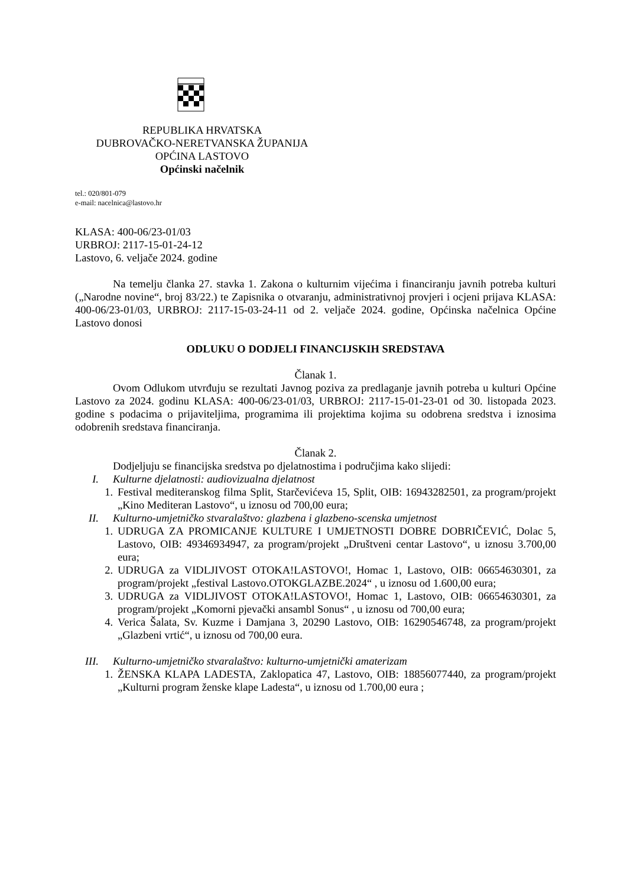REPUBLIKA HRVATSKA
DUBROVAČKO-NERETVANSKA ŽUPANIJA
OPĆINA LASTOVO
Općinski načelnik
tel.: 020/801-079
e-mail: nacelnica@lastovo.hr
KLASA: 400-06/23-01/03
URBROJ: 2117-15-01-24-12
Lastovo, 6. veljače 2024. godine
Na temelju članka 27. stavka 1. Zakona o kulturnim vijećima i financiranju javnih potreba kulturi („Narodne novine“, broj 83/22.) te Zapisnika o otvaranju, administrativnoj provjeri i ocjeni prijava KLASA: 400-06/23-01/03, URBROJ: 2117-15-03-24-11 od 2. veljače 2024. godine, Općinska načelnica Općine Lastovo donosi
ODLUKU O DODJELI FINANCIJSKIH SREDSTAVA
Članak 1.
Ovom Odlukom utvrđuju se rezultati Javnog poziva za predlaganje javnih potreba u kulturi Općine Lastovo za 2024. godinu KLASA: 400-06/23-01/03, URBROJ: 2117-15-01-23-01 od 30. listopada 2023. godine s podacima o prijaviteljima, programima ili projektima kojima su odobrena sredstva i iznosima odobrenih sredstava financiranja.
Članak 2.
Dodjeljuju se financijska sredstva po djelatnostima i područjima kako slijedi:
I. Kulturne djelatnosti: audiovizualna djelatnost
1. Festival mediteranskog filma Split, Starčevićeva 15, Split, OIB: 16943282501, za program/projekt „Kino Mediteran Lastovo“, u iznosu od 700,00 eura;
II. Kulturno-umjetničko stvaralaštvo: glazbena i glazbeno-scenska umjetnost
1. UDRUGA ZA PROMICANJE KULTURE I UMJETNOSTI DOBRE DOBRIČEVIĆ, Dolac 5, Lastovo, OIB: 49346934947, za program/projekt „Društveni centar Lastovo“, u iznosu 3.700,00 eura;
2. UDRUGA za VIDLJIVOST OTOKA!LASTOVO!, Homac 1, Lastovo, OIB: 06654630301, za program/projekt „festival Lastovo.OTOKGLAZBE.2024“ , u iznosu od 1.600,00 eura;
3. UDRUGA za VIDLJIVOST OTOKA!LASTOVO!, Homac 1, Lastovo, OIB: 06654630301, za program/projekt „Komorni pjevački ansambl Sonus“ , u iznosu od 700,00 eura;
4. Verica Šalata, Sv. Kuzme i Damjana 3, 20290 Lastovo, OIB: 16290546748, za program/projekt „Glazbeni vrtić“, u iznosu od 700,00 eura.
III. Kulturno-umjetničko stvaralaštvo: kulturno-umjetnički amaterizam
1. ŽENSKA KLAPA LADESTA, Zaklopatica 47, Lastovo, OIB: 18856077440, za program/projekt „Kulturni program ženske klape Ladesta“, u iznosu od 1.700,00 eura ;